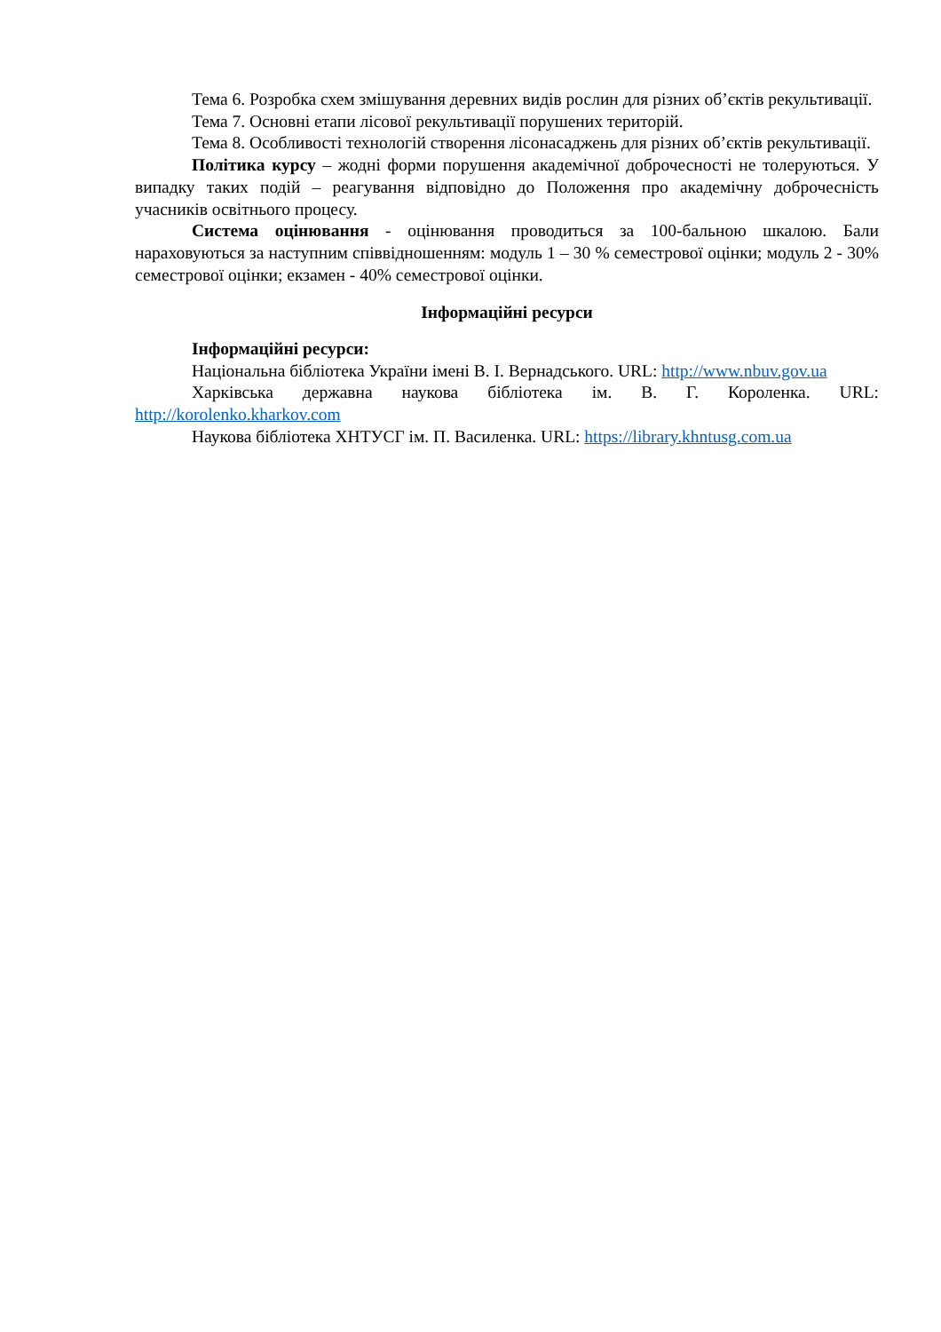Тема 6. Розробка схем змішування деревних видів рослин для різних об’єктів рекультивації.
Тема 7. Основні етапи лісової рекультивації порушених територій.
Тема 8. Особливості технологій створення лісонасаджень для різних об’єктів рекультивації.
Політика курсу – жодні форми порушення академічної доброчесності не толеруються. У випадку таких подій – реагування відповідно до Положення про академічну доброчесність учасників освітнього процесу.
Система оцінювання - оцінювання проводиться за 100-бальною шкалою. Бали нараховуються за наступним співвідношенням: модуль 1 – 30 % семестрової оцінки; модуль 2 - 30% семестрової оцінки; екзамен - 40% семестрової оцінки.
Інформаційні ресурси
Інформаційні ресурси:
Національна бібліотека України імені В. І. Вернадського. URL: http://www.nbuv.gov.ua
Харківська державна наукова бібліотека ім. В. Г. Короленка. URL: http://korolenko.kharkov.com
Наукова бібліотека ХНТУСГ ім. П. Василенка. URL: https://library.khntusg.com.ua